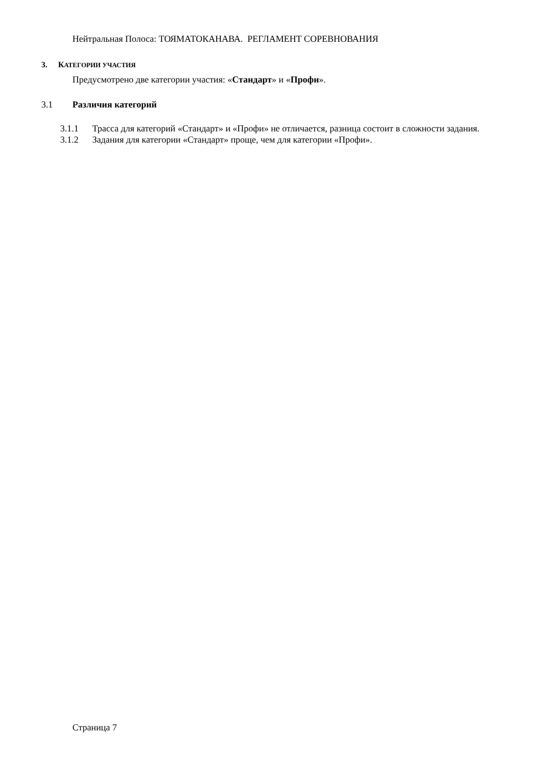Нейтральная Полоса: ТОЯМАТОКАНАВА. РЕГЛАМЕНТ СОРЕВНОВАНИЯ
3. КАТЕГОРИИ УЧАСТИЯ
Предусмотрено две категории участия: «Стандарт» и «Профи».
3.1 Различия категорий
3.1.1 Трасса для категорий «Стандарт» и «Профи» не отличается, разница состоит в сложности задания.
3.1.2 Задания для категории «Стандарт» проще, чем для категории «Профи».
Страница 7